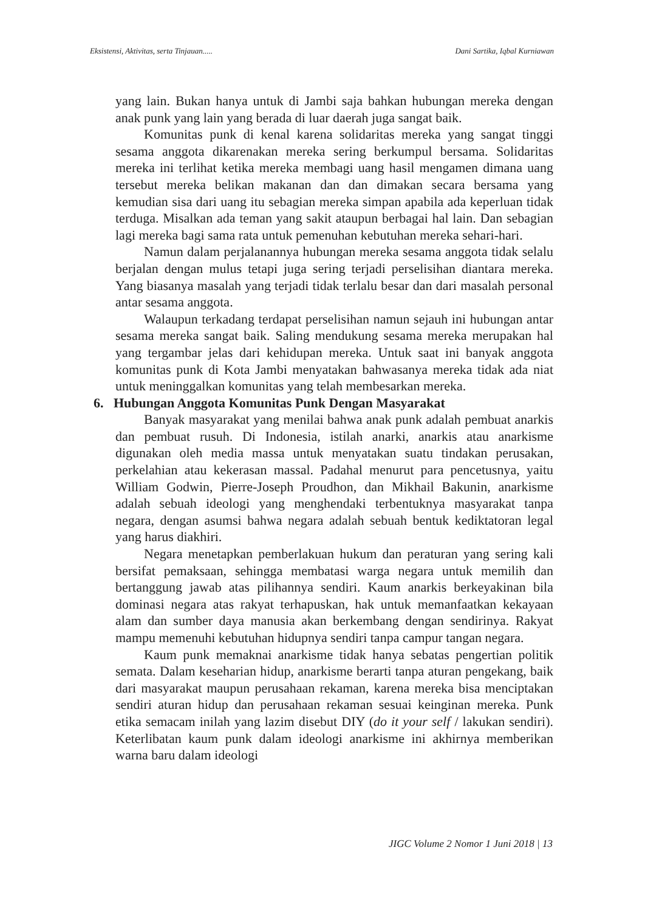Eksistensi, Aktivitas, serta Tinjauan..... Dani Sartika, Iqbal Kurniawan
yang lain. Bukan hanya untuk di Jambi saja bahkan hubungan mereka dengan anak punk yang lain yang berada di luar daerah juga sangat baik.
Komunitas punk di kenal karena solidaritas mereka yang sangat tinggi sesama anggota dikarenakan mereka sering berkumpul bersama. Solidaritas mereka ini terlihat ketika mereka membagi uang hasil mengamen dimana uang tersebut mereka belikan makanan dan dan dimakan secara bersama yang kemudian sisa dari uang itu sebagian mereka simpan apabila ada keperluan tidak terduga. Misalkan ada teman yang sakit ataupun berbagai hal lain. Dan sebagian lagi mereka bagi sama rata untuk pemenuhan kebutuhan mereka sehari-hari.
Namun dalam perjalanannya hubungan mereka sesama anggota tidak selalu berjalan dengan mulus tetapi juga sering terjadi perselisihan diantara mereka. Yang biasanya masalah yang terjadi tidak terlalu besar dan dari masalah personal antar sesama anggota.
Walaupun terkadang terdapat perselisihan namun sejauh ini hubungan antar sesama mereka sangat baik. Saling mendukung sesama mereka merupakan hal yang tergambar jelas dari kehidupan mereka. Untuk saat ini banyak anggota komunitas punk di Kota Jambi menyatakan bahwasanya mereka tidak ada niat untuk meninggalkan komunitas yang telah membesarkan mereka.
6. Hubungan Anggota Komunitas Punk Dengan Masyarakat
Banyak masyarakat yang menilai bahwa anak punk adalah pembuat anarkis dan pembuat rusuh. Di Indonesia, istilah anarki, anarkis atau anarkisme digunakan oleh media massa untuk menyatakan suatu tindakan perusakan, perkelahian atau kekerasan massal. Padahal menurut para pencetusnya, yaitu William Godwin, Pierre-Joseph Proudhon, dan Mikhail Bakunin, anarkisme adalah sebuah ideologi yang menghendaki terbentuknya masyarakat tanpa negara, dengan asumsi bahwa negara adalah sebuah bentuk kediktatoran legal yang harus diakhiri.
Negara menetapkan pemberlakuan hukum dan peraturan yang sering kali bersifat pemaksaan, sehingga membatasi warga negara untuk memilih dan bertanggung jawab atas pilihannya sendiri. Kaum anarkis berkeyakinan bila dominasi negara atas rakyat terhapuskan, hak untuk memanfaatkan kekayaan alam dan sumber daya manusia akan berkembang dengan sendirinya. Rakyat mampu memenuhi kebutuhan hidupnya sendiri tanpa campur tangan negara.
Kaum punk memaknai anarkisme tidak hanya sebatas pengertian politik semata. Dalam keseharian hidup, anarkisme berarti tanpa aturan pengekang, baik dari masyarakat maupun perusahaan rekaman, karena mereka bisa menciptakan sendiri aturan hidup dan perusahaan rekaman sesuai keinginan mereka. Punk etika semacam inilah yang lazim disebut DIY (do it your self / lakukan sendiri). Keterlibatan kaum punk dalam ideologi anarkisme ini akhirnya memberikan warna baru dalam ideologi
JIGC Volume 2 Nomor 1 Juni 2018 | 13